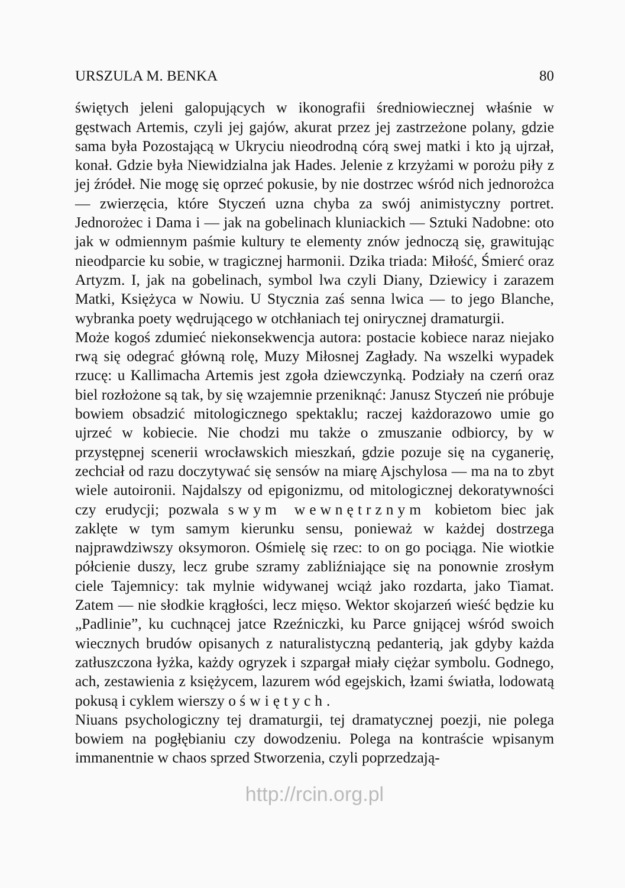URSZULA M. BENKA 80
świętych jeleni galopujących w ikonografii średniowiecznej właśnie w gęstwach Artemis, czyli jej gajów, akurat przez jej zastrzeżone polany, gdzie sama była Pozostającą w Ukryciu nieodrodną córą swej matki i kto ją ujrzał, konał. Gdzie była Niewidzialna jak Hades. Jelenie z krzyżami w porożu piły z jej źródeł. Nie mogę się oprzeć pokusie, by nie dostrzec wśród nich jednorożca — zwierzęcia, które Styczeń uzna chyba za swój animistyczny portret. Jednorożec i Dama i — jak na gobelinach kluniackich — Sztuki Nadobne: oto jak w odmiennym paśmie kultury te elementy znów jednoczą się, grawitując nieodparcie ku sobie, w tragicznej harmonii. Dzika triada: Miłość, Śmierć oraz Artyzm. I, jak na gobelinach, symbol lwa czyli Diany, Dziewicy i zarazem Matki, Księżyca w Nowiu. U Stycznia zaś senna lwica — to jego Blanche, wybranka poety wędrującego w otchłaniach tej onirycznej dramaturgii.
Może kogoś zdumieć niekonsekwencja autora: postacie kobiece naraz niejako rwą się odegrać główną rolę, Muzy Miłosnej Zagłady. Na wszelki wypadek rzucę: u Kallimacha Artemis jest zgoła dziewczynką. Podziały na czerń oraz biel rozłożone są tak, by się wzajemnie przeniknąć: Janusz Styczeń nie próbuje bowiem obsadzić mitologicznego spektaklu; raczej każdorazowo umie go ujrzeć w kobiecie. Nie chodzi mu także o zmuszanie odbiorcy, by w przystępnej scenerii wrocławskich mieszkań, gdzie pozuje się na cyganerię, zechciał od razu doczytywać się sensów na miarę Ajschylosa — ma na to zbyt wiele autoironii. Najdalszy od epigonizmu, od mitologicznej dekoratywności czy erudycji; pozwala swym wewnętrznym kobietom biec jak zaklęte w tym samym kierunku sensu, ponieważ w każdej dostrzega najprawdziwszy oksymoron. Ośmielę się rzec: to on go pociąga. Nie wiotkie półcienie duszy, lecz grube szramy zabliźniające się na ponownie zrosłym ciele Tajemnicy: tak mylnie widywanej wciąż jako rozdarta, jako Tiamat. Zatem — nie słodkie krągłości, lecz mięso. Wektor skojarzeń wieść będzie ku „Padlinie”, ku cuchnącej jatce Rzeźniczki, ku Parce gnijącej wśród swoich wiecznych brudów opisanych z naturalistyczną pedanterią, jak gdyby każda zatłuszczona łyżka, każdy ogryzek i szpargał miały ciężar symbolu. Godnego, ach, zestawienia z księżycem, lazurem wód egejskich, łzami światła, lodowatą pokusą i cyklem wierszy o świętych.
Niuans psychologiczny tej dramaturgii, tej dramatycznej poezji, nie polega bowiem na pogłębianiu czy dowodzeniu. Polega na kontraście wpisanym immanentnie w chaos sprzed Stworzenia, czyli poprzedzają-
http://rcin.org.pl